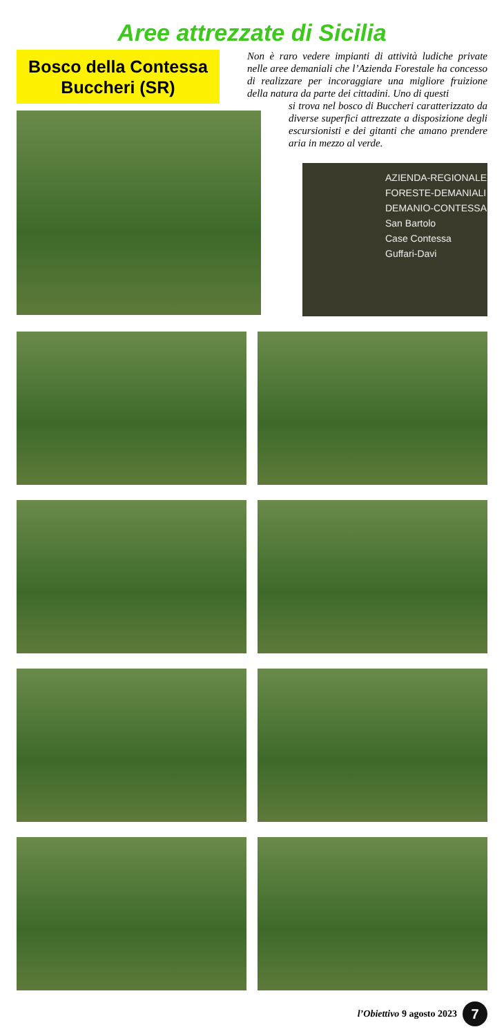Aree attrezzate di Sicilia
Bosco della Contessa Buccheri (SR)
Non è raro vedere impianti di attività ludiche private nelle aree demaniali che l’Azienda Forestale ha concesso di realizzare per incoraggiare una migliore fruizione della natura da parte dei cittadini. Uno di questi
si trova nel bosco di Buccheri caratterizzato da diverse superfici attrezzate a disposizione degli escursionisti e dei gitanti che amano prendere aria in mezzo al verde.
AZIENDA-REGIONALE FORESTE-DEMANIALI
DEMANIO-CONTESSA
San Bartolo
Case Contessa
Guffari-Davi
l’Obiettivo 9 agosto 2023 7